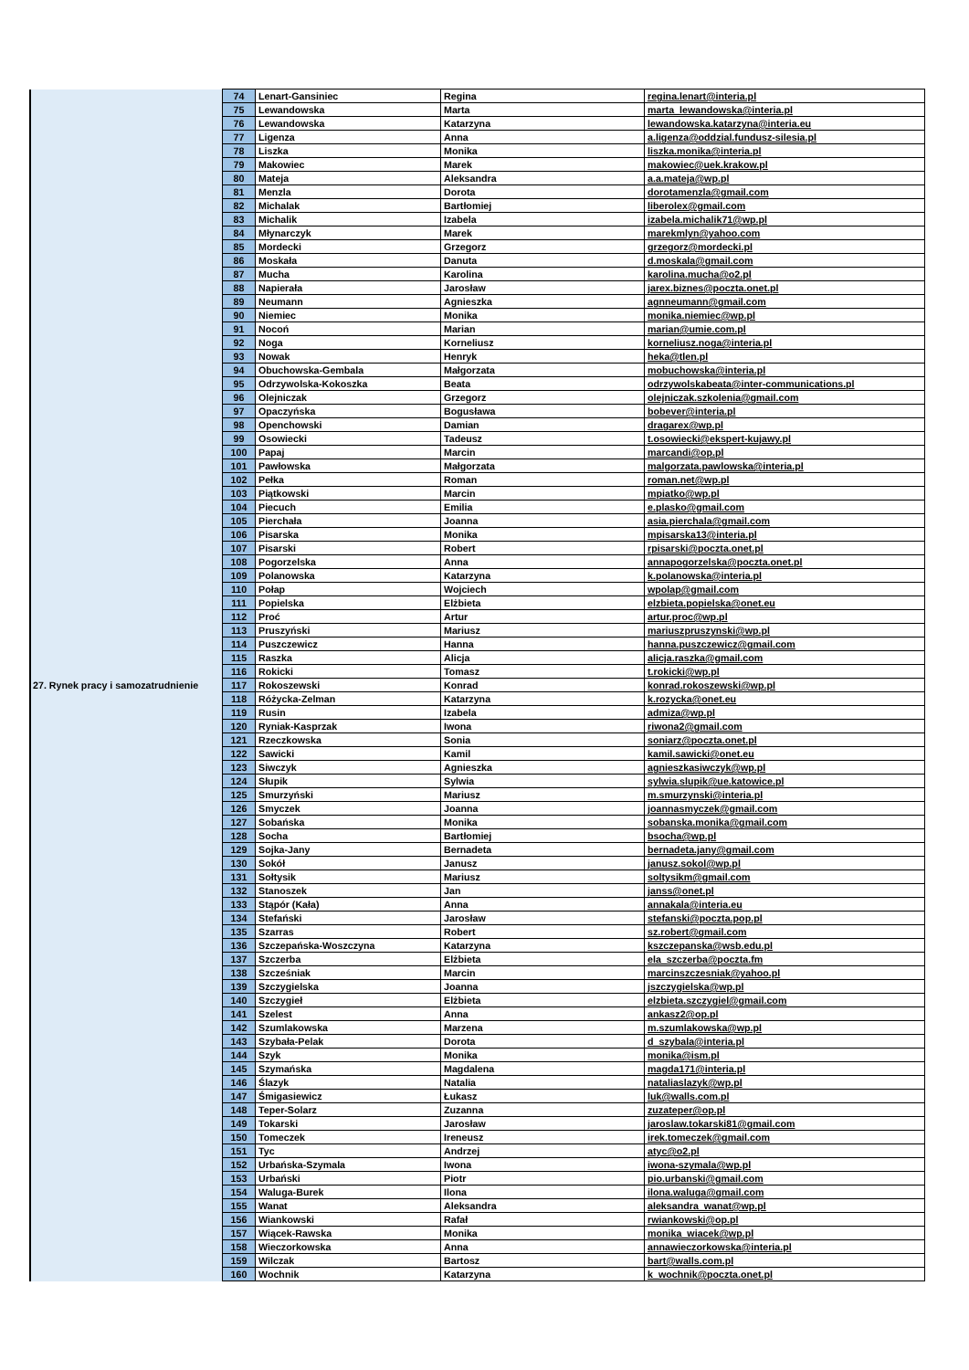| 27. Rynek pracy i samozatrudnienie | 74 | Lenart-Gansiniec | Regina | regina.lenart@interia.pl |
| | 75 | Lewandowska | Marta | marta_lewandowska@interia.pl |
| | 76 | Lewandowska | Katarzyna | lewandowska.katarzyna@interia.eu |
| | 77 | Ligenza | Anna | a.ligenza@oddzial.fundusz-silesia.pl |
| | 78 | Liszka | Monika | liszka.monika@interia.pl |
| | 79 | Makowiec | Marek | makowiec@uek.krakow.pl |
| | 80 | Mateja | Aleksandra | a.a.mateja@wp.pl |
| | 81 | Menzla | Dorota | dorotamenzla@gmail.com |
| | 82 | Michalak | Bartłomiej | liberolex@gmail.com |
| | 83 | Michalik | Izabela | izabela.michalik71@wp.pl |
| | 84 | Młynarczyk | Marek | marekmlyn@yahoo.com |
| | 85 | Mordecki | Grzegorz | grzegorz@mordecki.pl |
| | 86 | Moskała | Danuta | d.moskala@gmail.com |
| | 87 | Mucha | Karolina | karolina.mucha@o2.pl |
| | 88 | Napierała | Jarosław | jarex.biznes@poczta.onet.pl |
| | 89 | Neumann | Agnieszka | agnneumann@gmail.com |
| | 90 | Niemiec | Monika | monika.niemiec@wp.pl |
| | 91 | Nocoń | Marian | marian@umie.com.pl |
| | 92 | Noga | Korneliusz | korneliusz.noga@interia.pl |
| | 93 | Nowak | Henryk | heka@tlen.pl |
| | 94 | Obuchowska-Gembala | Małgorzata | mobuchowska@interia.pl |
| | 95 | Odrzywolska-Kokoszka | Beata | odrzywolskabeata@inter-communications.pl |
| | 96 | Olejniczak | Grzegorz | olejniczak.szkolenia@gmail.com |
| | 97 | Opaczyńska | Bogusława | bobever@interia.pl |
| | 98 | Openchowski | Damian | dragarex@wp.pl |
| | 99 | Osowiecki | Tadeusz | t.osowiecki@ekspert-kujawy.pl |
| | 100 | Papaj | Marcin | marcandi@op.pl |
| | 101 | Pawłowska | Małgorzata | malgorzata.pawlowska@interia.pl |
| | 102 | Pełka | Roman | roman.net@wp.pl |
| | 103 | Piątkowski | Marcin | mpiatko@wp.pl |
| | 104 | Piecuch | Emilia | e.plasko@gmail.com |
| | 105 | Pierchała | Joanna | asia.pierchala@gmail.com |
| | 106 | Pisarska | Monika | mpisarska13@interia.pl |
| | 107 | Pisarski | Robert | rpisarski@poczta.onet.pl |
| | 108 | Pogorzelska | Anna | annapogorzelska@poczta.onet.pl |
| | 109 | Polanowska | Katarzyna | k.polanowska@interia.pl |
| | 110 | Połap | Wojciech | wpolap@gmail.com |
| | 111 | Popielska | Elżbieta | elzbieta.popielska@onet.eu |
| | 112 | Proć | Artur | artur.proc@wp.pl |
| | 113 | Pruszyński | Mariusz | mariuszpruszynski@wp.pl |
| | 114 | Puszczewicz | Hanna | hanna.puszczewicz@gmail.com |
| | 115 | Raszka | Alicja | alicja.raszka@gmail.com |
| | 116 | Rokicki | Tomasz | t.rokicki@wp.pl |
| | 117 | Rokoszewski | Konrad | konrad.rokoszewski@wp.pl |
| | 118 | Różycka-Zelman | Katarzyna | k.rozycka@onet.eu |
| | 119 | Rusin | Izabela | admiza@wp.pl |
| | 120 | Ryniak-Kasprzak | Iwona | riwona2@gmail.com |
| | 121 | Rzeczkowska | Sonia | soniarz@poczta.onet.pl |
| | 122 | Sawicki | Kamil | kamil.sawicki@onet.eu |
| | 123 | Siwczyk | Agnieszka | agnieszkasiwczyk@wp.pl |
| | 124 | Słupik | Sylwia | sylwia.slupik@ue.katowice.pl |
| | 125 | Smurzyński | Mariusz | m.smurzynski@interia.pl |
| | 126 | Smyczek | Joanna | joannasmyczek@gmail.com |
| | 127 | Sobańska | Monika | sobanska.monika@gmail.com |
| | 128 | Socha | Bartłomiej | bsocha@wp.pl |
| | 129 | Sojka-Jany | Bernadeta | bernadeta.jany@gmail.com |
| | 130 | Sokół | Janusz | janusz.sokol@wp.pl |
| | 131 | Sołtysik | Mariusz | soltysikm@gmail.com |
| | 132 | Stanoszek | Jan | janss@onet.pl |
| | 133 | Stąpór (Kała) | Anna | annakala@interia.eu |
| | 134 | Stefański | Jarosław | stefanski@poczta.pop.pl |
| | 135 | Szarras | Robert | sz.robert@gmail.com |
| | 136 | Szczepańska-Woszczyna | Katarzyna | kszczepanska@wsb.edu.pl |
| | 137 | Szczerba | Elżbieta | ela_szczerba@poczta.fm |
| | 138 | Szcześniak | Marcin | marcinszczesniak@yahoo.pl |
| | 139 | Szczygielska | Joanna | jszczygielska@wp.pl |
| | 140 | Szczygieł | Elżbieta | elzbieta.szczygiel@gmail.com |
| | 141 | Szelest | Anna | ankasz2@op.pl |
| | 142 | Szumlakowska | Marzena | m.szumlakowska@wp.pl |
| | 143 | Szybała-Pelak | Dorota | d_szybala@interia.pl |
| | 144 | Szyk | Monika | monika@ism.pl |
| | 145 | Szymańska | Magdalena | magda171@interia.pl |
| | 146 | Ślazyk | Natalia | nataliaslazyk@wp.pl |
| | 147 | Śmigasiewicz | Łukasz | luk@walls.com.pl |
| | 148 | Teper-Solarz | Zuzanna | zuzateper@op.pl |
| | 149 | Tokarski | Jarosław | jaroslaw.tokarski81@gmail.com |
| | 150 | Tomeczek | Ireneusz | irek.tomeczek@gmail.com |
| | 151 | Tyc | Andrzej | atyc@o2.pl |
| | 152 | Urbańska-Szymala | Iwona | iwona-szymala@wp.pl |
| | 153 | Urbański | Piotr | pio.urbanski@gmail.com |
| | 154 | Waluga-Burek | Ilona | ilona.waluga@gmail.com |
| | 155 | Wanat | Aleksandra | aleksandra_wanat@wp.pl |
| | 156 | Wiankowski | Rafał | rwiankowski@op.pl |
| | 157 | Wiącek-Rawska | Monika | monika_wiacek@wp.pl |
| | 158 | Wieczorkowska | Anna | annawieczorkowska@interia.pl |
| | 159 | Wilczak | Bartosz | bart@walls.com.pl |
| | 160 | Wochnik | Katarzyna | k_wochnik@poczta.onet.pl |